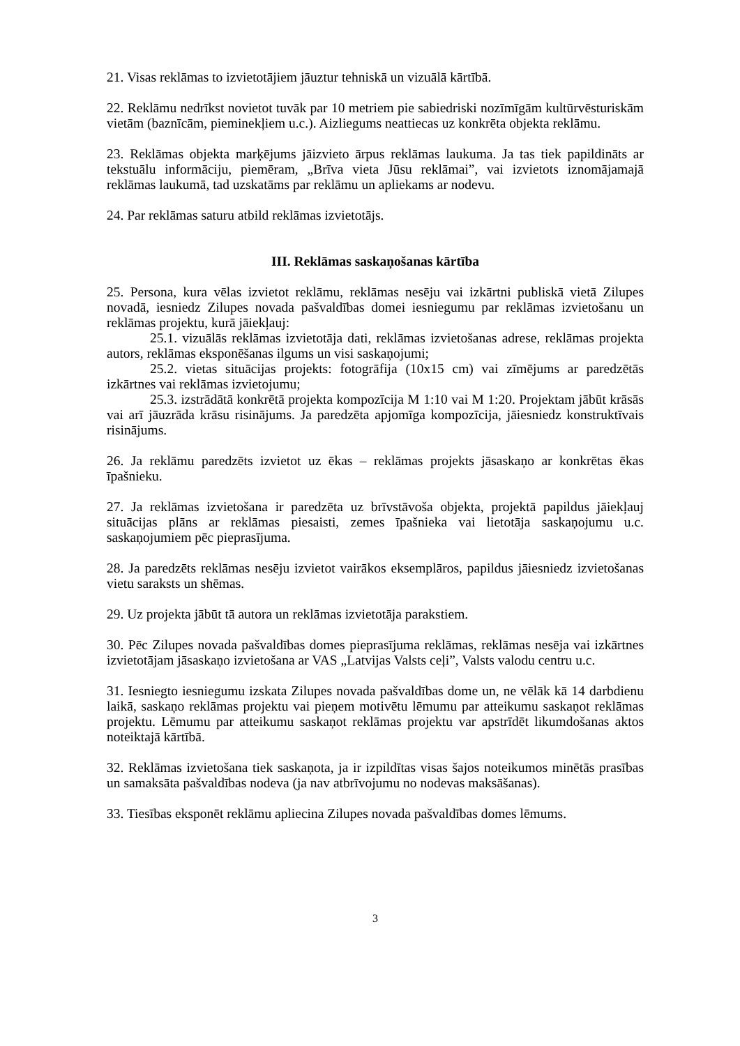21. Visas reklāmas to izvietotājiem jāuztur tehniskā un vizuālā kārtībā.
22. Reklāmu nedrīkst novietot tuvāk par 10 metriem pie sabiedriski nozīmīgām kultūrvēsturiskām vietām (baznīcām, pieminekļiem u.c.). Aizliegums neattiecas uz konkrēta objekta reklāmu.
23. Reklāmas objekta marķējums jāizvieto ārpus reklāmas laukuma. Ja tas tiek papildināts ar tekstuālu informāciju, piemēram, „Brīva vieta Jūsu reklāmai”, vai izvietots iznomājamajā reklāmas laukumā, tad uzskatāms par reklāmu un apliekams ar nodevu.
24. Par reklāmas saturu atbild reklāmas izvietotājs.
III. Reklāmas saskaņošanas kārtība
25. Persona, kura vēlas izvietot reklāmu, reklāmas nesēju vai izkārtni publiskā vietā Zilupes novadā, iesniedz Zilupes novada pašvaldības domei iesniegumu par reklāmas izvietošanu un reklāmas projektu, kurā jāiekļauj:
25.1. vizuālās reklāmas izvietotāja dati, reklāmas izvietošanas adrese, reklāmas projekta autors, reklāmas eksponēšanas ilgums un visi saskaņojumi;
25.2. vietas situācijas projekts: fotogrāfija (10x15 cm) vai zīmējums ar paredzētās izkārtnes vai reklāmas izvietojumu;
25.3. izstrādātā konkrētā projekta kompozīcija M 1:10 vai M 1:20. Projektam jābūt krāsās vai arī jāuzrāda krāsu risinājums. Ja paredzēta apjomīga kompozīcija, jāiesniedz konstruktīvais risinājums.
26. Ja reklāmu paredzēts izvietot uz ēkas – reklāmas projekts jāsaskaņo ar konkrētas ēkas īpašnieku.
27. Ja reklāmas izvietošana ir paredzēta uz brīvstāvoša objekta, projektā papildus jāiekļauj situācijas plāns ar reklāmas piesaisti, zemes īpašnieka vai lietotāja saskaņojumu u.c. saskaņojumiem pēc pieprasījuma.
28. Ja paredzēts reklāmas nesēju izvietot vairākos eksemplāros, papildus jāiesniedz izvietošanas vietu saraksts un shēmas.
29. Uz projekta jābūt tā autora un reklāmas izvietotāja parakstiem.
30. Pēc Zilupes novada pašvaldības domes pieprasījuma reklāmas, reklāmas nesēja vai izkārtnes izvietotājam jāsaskaņo izvietošana ar VAS „Latvijas Valsts ceļi”, Valsts valodu centru u.c.
31. Iesniegto iesniegumu izskata Zilupes novada pašvaldības dome un, ne vēlāk kā 14 darbdienu laikā, saskaņo reklāmas projektu vai pieņem motivētu lēmumu par atteikumu saskaņot reklāmas projektu. Lēmumu par atteikumu saskaņot reklāmas projektu var apstrīdēt likumdošanas aktos noteiktajā kārtībā.
32. Reklāmas izvietošana tiek saskaņota, ja ir izpildītas visas šajos noteikumos minētās prasības un samaksāta pašvaldības nodeva (ja nav atbrīvojumu no nodevas maksāšanas).
33. Tiesības eksponēt reklāmu apliecina Zilupes novada pašvaldības domes lēmums.
3